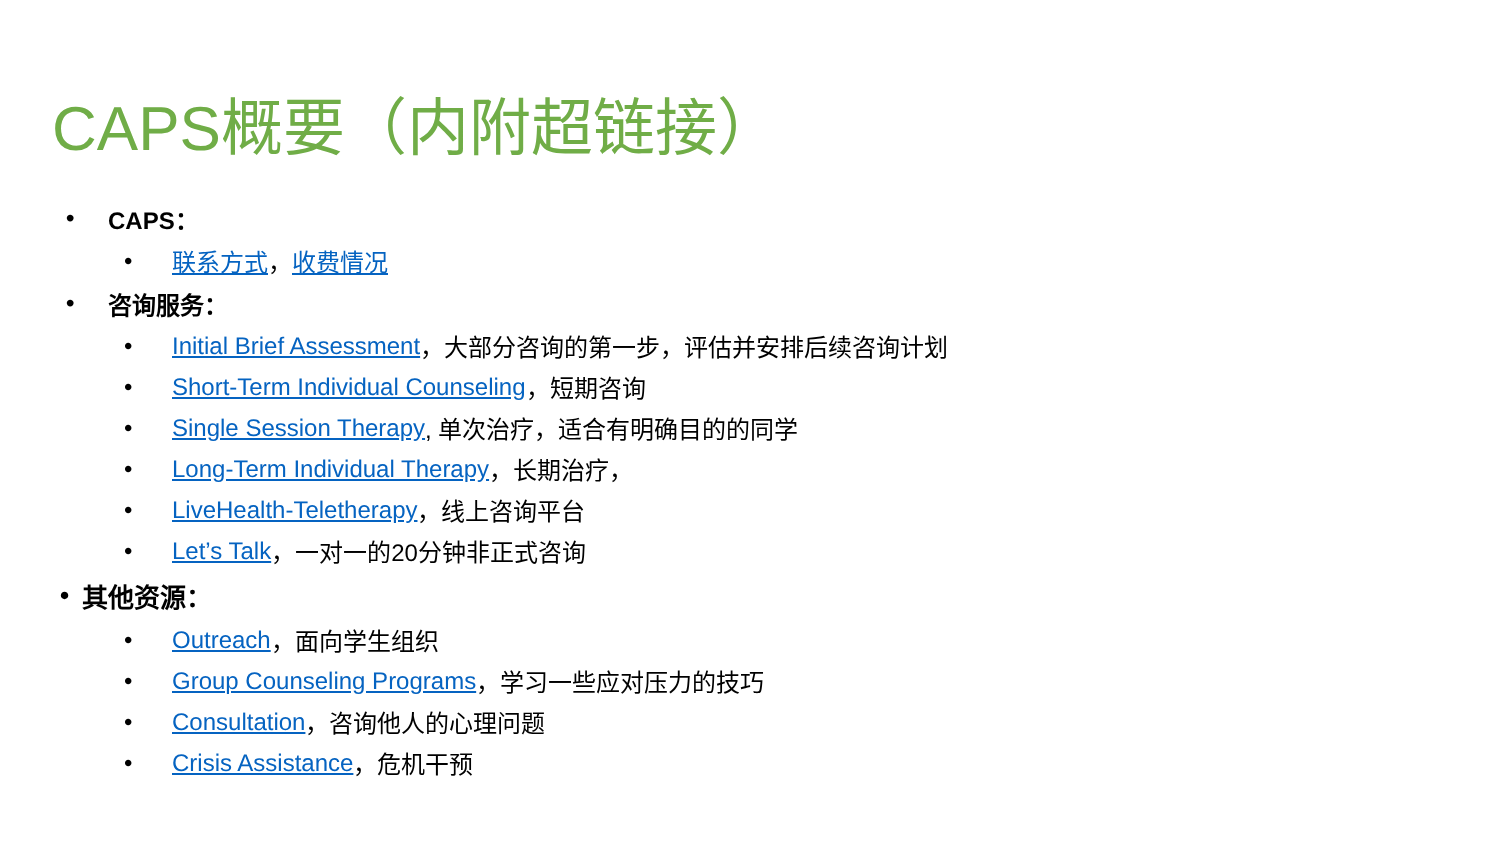CAPS概要（内附超链接）
• CAPS：
• 联系方式 ， 收费情况
• 咨询服务：
• Initial Brief Assessment ，大部分咨询的第一步，评估并安排后续咨询计划
• Short-Term Individual Counseling ，短期咨询
• Single Session Therapy, 单次治疗，适合有明确目的的同学
• Long-Term Individual Therapy ，长期治疗，
• LiveHealth-Teletherapy ，线上咨询平台
• Let’s Talk ，一对一的20分钟非正式咨询
• 其他资源：
• Outreach ，面向学生组织
• Group Counseling Programs ，学习一些应对压力的技巧
• Consultation ，咨询他人的心理问题
• Crisis Assistance ，危机干预